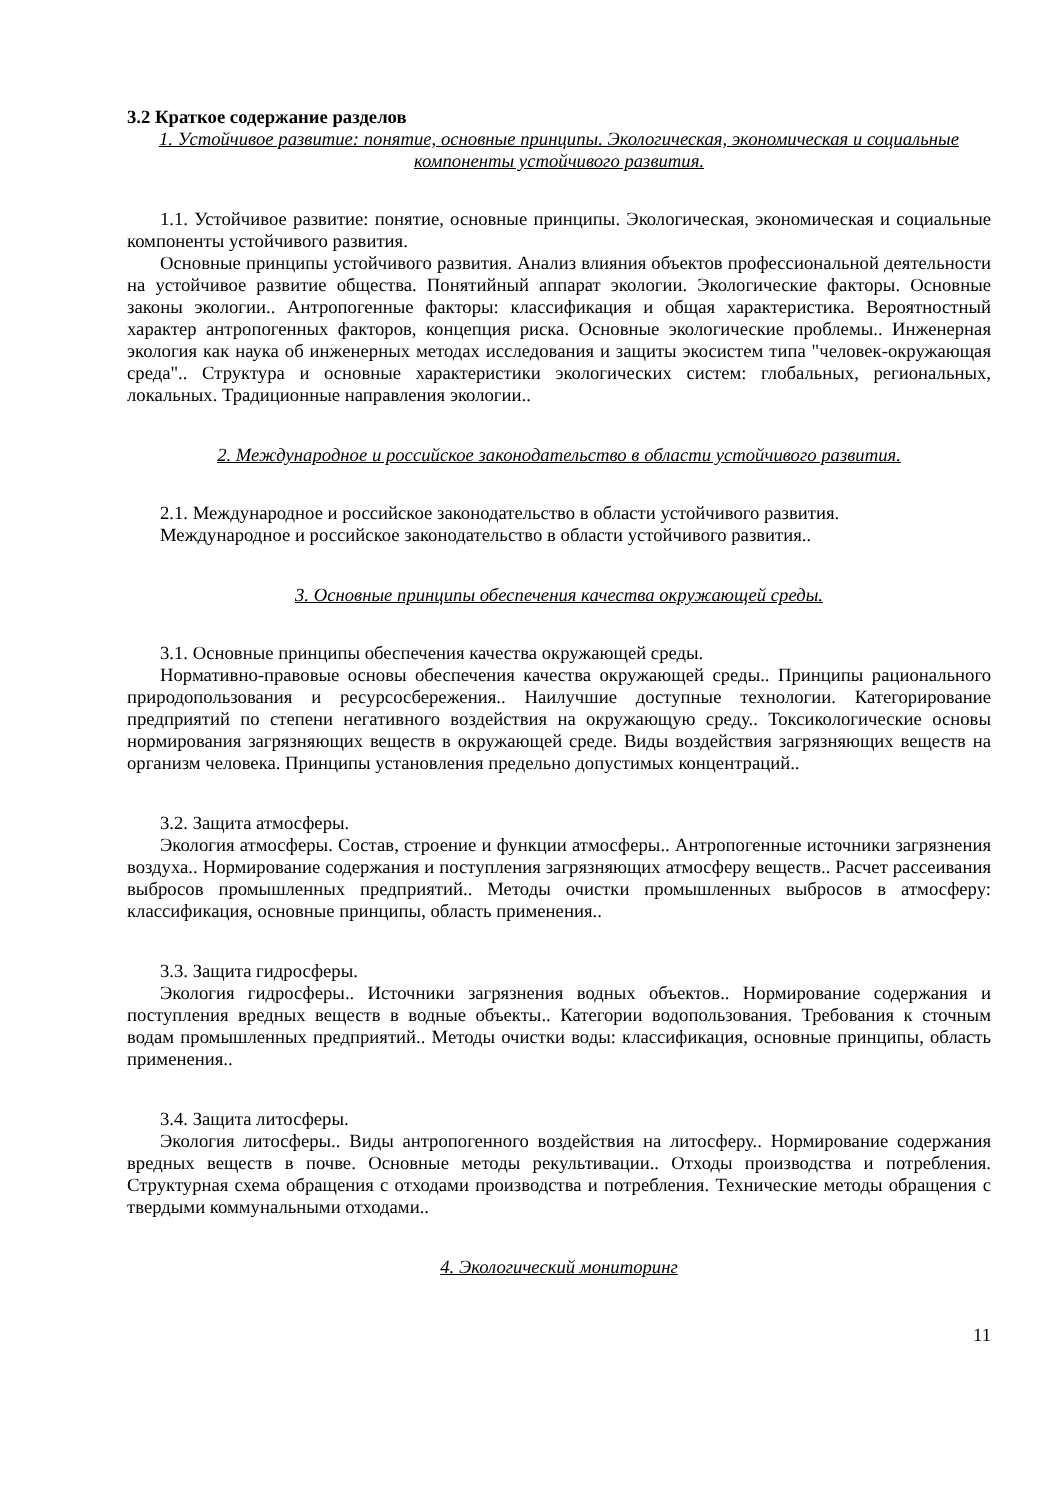3.2 Краткое содержание разделов
1. Устойчивое развитие: понятие, основные принципы. Экологическая, экономическая и социальные компоненты устойчивого развития.
1.1. Устойчивое развитие: понятие, основные принципы. Экологическая, экономическая и социальные компоненты устойчивого развития.
Основные принципы устойчивого развития. Анализ влияния объектов профессиональной деятельности на устойчивое развитие общества. Понятийный аппарат экологии. Экологические факторы. Основные законы экологии.. Антропогенные факторы: классификация и общая характеристика. Вероятностный характер антропогенных факторов, концепция риска. Основные экологические проблемы.. Инженерная экология как наука об инженерных методах исследования и защиты экосистем типа "человек-окружающая среда".. Структура и основные характеристики экологических систем: глобальных, региональных, локальных. Традиционные направления экологии..
2. Международное и российское законодательство в области устойчивого развития.
2.1. Международное и российское законодательство в области устойчивого развития.
Международное и российское законодательство в области устойчивого развития..
3. Основные принципы обеспечения качества окружающей среды.
3.1. Основные принципы обеспечения качества окружающей среды.
Нормативно-правовые основы обеспечения качества окружающей среды.. Принципы рационального природопользования и ресурсосбережения.. Наилучшие доступные технологии. Категорирование предприятий по степени негативного воздействия на окружающую среду.. Токсикологические основы нормирования загрязняющих веществ в окружающей среде. Виды воздействия загрязняющих веществ на организм человека. Принципы установления предельно допустимых концентраций..
3.2. Защита атмосферы.
Экология атмосферы. Состав, строение и функции атмосферы.. Антропогенные источники загрязнения воздуха.. Нормирование содержания и поступления загрязняющих атмосферу веществ.. Расчет рассеивания выбросов промышленных предприятий.. Методы очистки промышленных выбросов в атмосферу: классификация, основные принципы, область применения..
3.3. Защита гидросферы.
Экология гидросферы.. Источники загрязнения водных объектов.. Нормирование содержания и поступления вредных веществ в водные объекты.. Категории водопользования. Требования к сточным водам промышленных предприятий.. Методы очистки воды: классификация, основные принципы, область применения..
3.4. Защита литосферы.
Экология литосферы.. Виды антропогенного воздействия на литосферу.. Нормирование содержания вредных веществ в почве. Основные методы рекультивации.. Отходы производства и потребления. Структурная схема обращения с отходами производства и потребления. Технические методы обращения с твердыми коммунальными отходами..
4. Экологический мониторинг
11